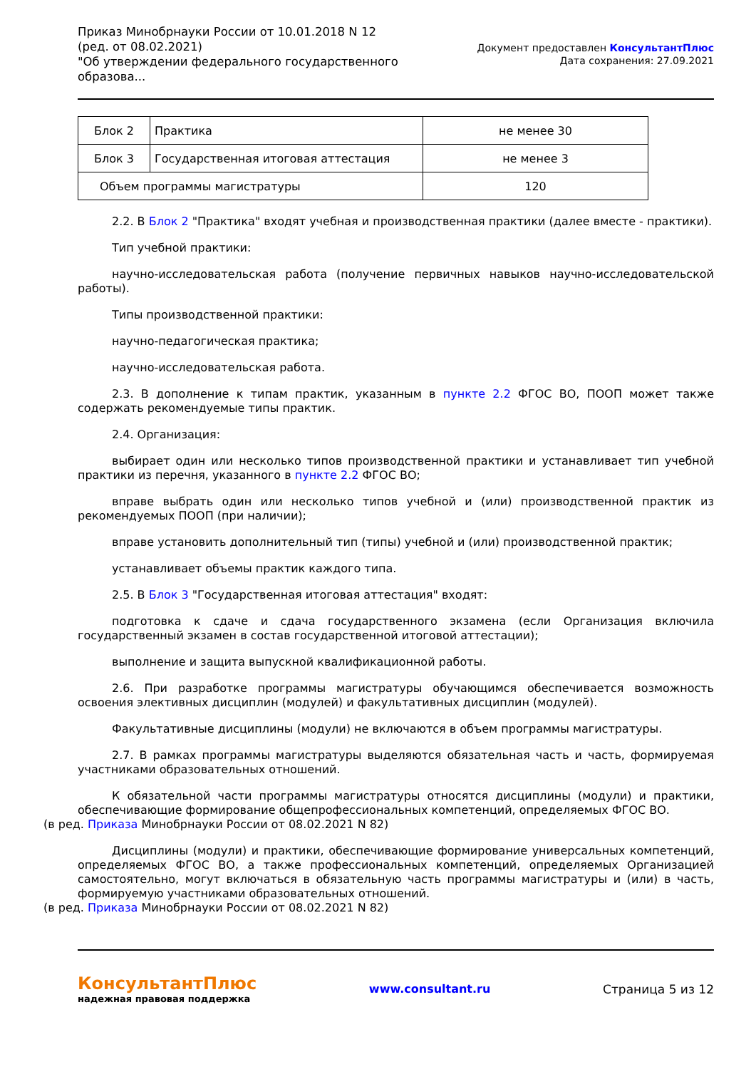Приказ Минобрнауки России от 10.01.2018 N 12
(ред. от 08.02.2021)
"Об утверждении федерального государственного
образова...
Документ предоставлен КонсультантПлюс
Дата сохранения: 27.09.2021
| Блок 2 | Практика | не менее 30 |
| Блок 3 | Государственная итоговая аттестация | не менее 3 |
| Объем программы магистратуры | | 120 |
2.2. В Блок 2 "Практика" входят учебная и производственная практики (далее вместе - практики).
Тип учебной практики:
научно-исследовательская работа (получение первичных навыков научно-исследовательской работы).
Типы производственной практики:
научно-педагогическая практика;
научно-исследовательская работа.
2.3. В дополнение к типам практик, указанным в пункте 2.2 ФГОС ВО, ПООП может также содержать рекомендуемые типы практик.
2.4. Организация:
выбирает один или несколько типов производственной практики и устанавливает тип учебной практики из перечня, указанного в пункте 2.2 ФГОС ВО;
вправе выбрать один или несколько типов учебной и (или) производственной практик из рекомендуемых ПООП (при наличии);
вправе установить дополнительный тип (типы) учебной и (или) производственной практик;
устанавливает объемы практик каждого типа.
2.5. В Блок 3 "Государственная итоговая аттестация" входят:
подготовка к сдаче и сдача государственного экзамена (если Организация включила государственный экзамен в состав государственной итоговой аттестации);
выполнение и защита выпускной квалификационной работы.
2.6. При разработке программы магистратуры обучающимся обеспечивается возможность освоения элективных дисциплин (модулей) и факультативных дисциплин (модулей).
Факультативные дисциплины (модули) не включаются в объем программы магистратуры.
2.7. В рамках программы магистратуры выделяются обязательная часть и часть, формируемая участниками образовательных отношений.
К обязательной части программы магистратуры относятся дисциплины (модули) и практики, обеспечивающие формирование общепрофессиональных компетенций, определяемых ФГОС ВО.
(в ред. Приказа Минобрнауки России от 08.02.2021 N 82)
Дисциплины (модули) и практики, обеспечивающие формирование универсальных компетенций, определяемых ФГОС ВО, а также профессиональных компетенций, определяемых Организацией самостоятельно, могут включаться в обязательную часть программы магистратуры и (или) в часть, формируемую участниками образовательных отношений.
(в ред. Приказа Минобрнауки России от 08.02.2021 N 82)
КонсультантПлюс
надежная правовая поддержка
www.consultant.ru Страница 5 из 12